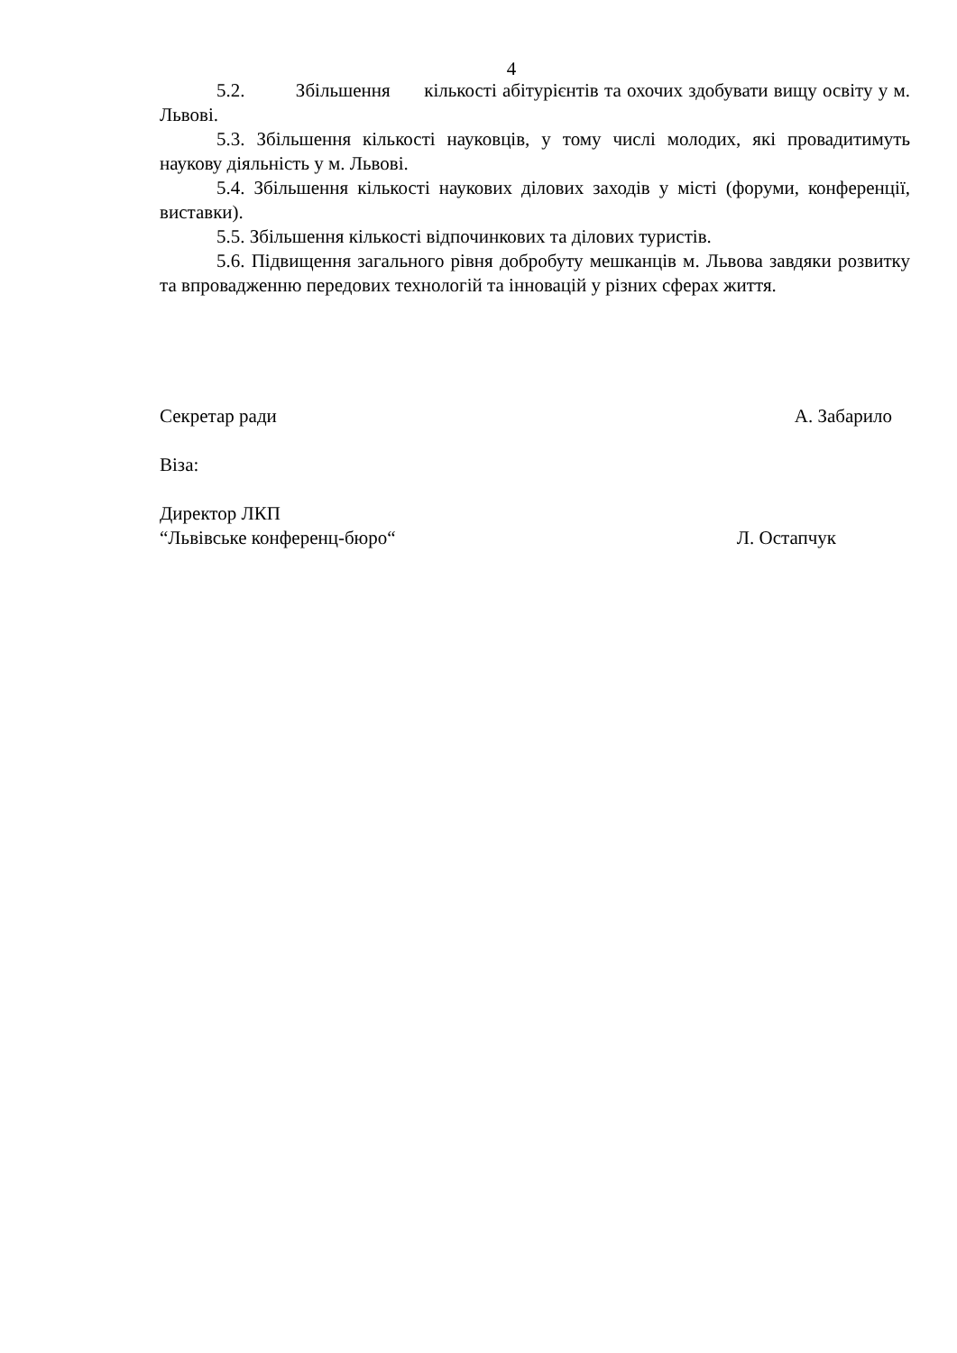4
5.2. Збільшення кількості абітурієнтів та охочих здобувати вищу освіту у м. Львові.
5.3. Збільшення кількості науковців, у тому числі молодих, які провадитимуть наукову діяльність у м. Львові.
5.4. Збільшення кількості наукових ділових заходів у місті (форуми, конференції, виставки).
5.5. Збільшення кількості відпочинкових та ділових туристів.
5.6. Підвищення загального рівня добробуту мешканців м. Львова завдяки розвитку та впровадженню передових технологій та інновацій у різних сферах життя.
Секретар ради А. Забарило
Віза:
Директор ЛКП
“Львівське конференц-бюро“Л. Остапчук